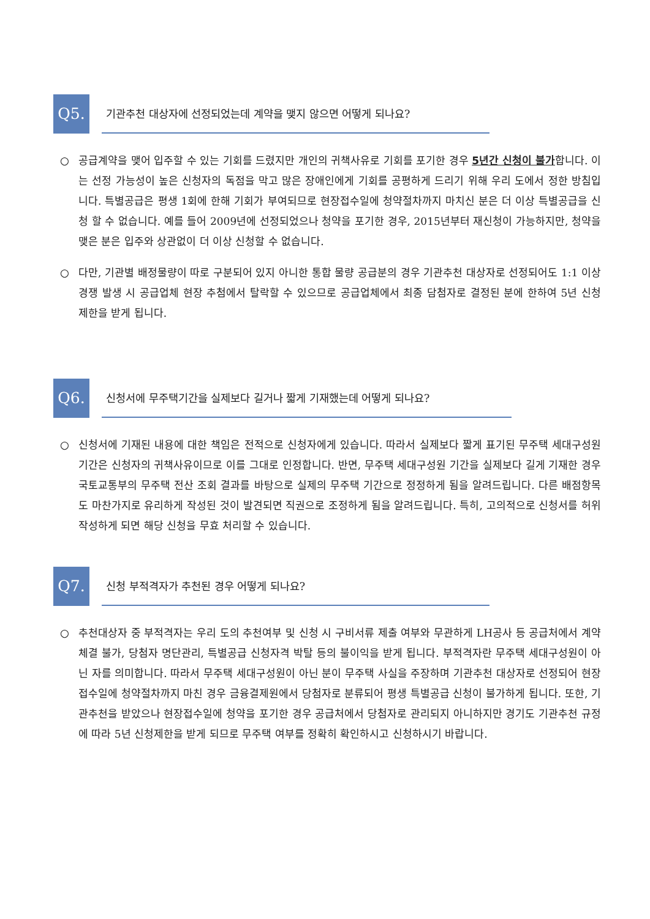Q5.
기관추천 대상자에 선정되었는데 계약을 맺지 않으면 어떻게 되나요?
○ 공급계약을 맺어 입주할 수 있는 기회를 드렸지만 개인의 귀책사유로 기회를 포기한 경우 5년간 신청이 불가합니다. 이는 선정 가능성이 높은 신청자의 독점을 막고 많은 장애인에게 기회를 공평하게 드리기 위해 우리 도에서 정한 방침입니다. 특별공급은 평생 1회에 한해 기회가 부여되므로 현장접수일에 청약절차까지 마치신 분은 더 이상 특별공급을 신청 할 수 없습니다. 예를 들어 2009년에 선정되었으나 청약을 포기한 경우, 2015년부터 재신청이 가능하지만, 청약을 맺은 분은 입주와 상관없이 더 이상 신청할 수 없습니다.
○ 다만, 기관별 배정물량이 따로 구분되어 있지 아니한 통합 물량 공급분의 경우 기관추천 대상자로 선정되어도 1:1 이상 경쟁 발생 시 공급업체 현장 추첨에서 탈락할 수 있으므로 공급업체에서 최종 담첨자로 결정된 분에 한하여 5년 신청 제한을 받게 됩니다.
Q6.
신청서에 무주택기간을 실제보다 길거나 짧게 기재했는데 어떻게 되나요?
○ 신청서에 기재된 내용에 대한 책임은 전적으로 신청자에게 있습니다. 따라서 실제보다 짧게 표기된 무주택 세대구성원 기간은 신청자의 귀책사유이므로 이를 그대로 인정합니다. 반면, 무주택 세대구성원 기간을 실제보다 길게 기재한 경우 국토교통부의 무주택 전산 조회 결과를 바탕으로 실제의 무주택 기간으로 정정하게 됨을 알려드립니다. 다른 배점항목도 마찬가지로 유리하게 작성된 것이 발견되면 직권으로 조정하게 됨을 알려드립니다. 특히, 고의적으로 신청서를 허위 작성하게 되면 해당 신청을 무효 처리할 수 있습니다.
Q7.
신청 부적격자가 추천된 경우 어떻게 되나요?
○ 추천대상자 중 부적격자는 우리 도의 추천여부 및 신청 시 구비서류 제출 여부와 무관하게 LH공사 등 공급처에서 계약체결 불가, 당첨자 명단관리, 특별공급 신청자격 박탈 등의 불이익을 받게 됩니다. 부적격자란 무주택 세대구성원이 아닌 자를 의미합니다. 따라서 무주택 세대구성원이 아닌 분이 무주택 사실을 주장하며 기관추천 대상자로 선정되어 현장접수일에 청약절차까지 마친 경우 금융결제원에서 당첨자로 분류되어 평생 특별공급 신청이 불가하게 됩니다. 또한, 기관추천을 받았으나 현장접수일에 청약을 포기한 경우 공급처에서 당첨자로 관리되지 아니하지만 경기도 기관추천 규정에 따라 5년 신청제한을 받게 되므로 무주택 여부를 정확히 확인하시고 신청하시기 바랍니다.